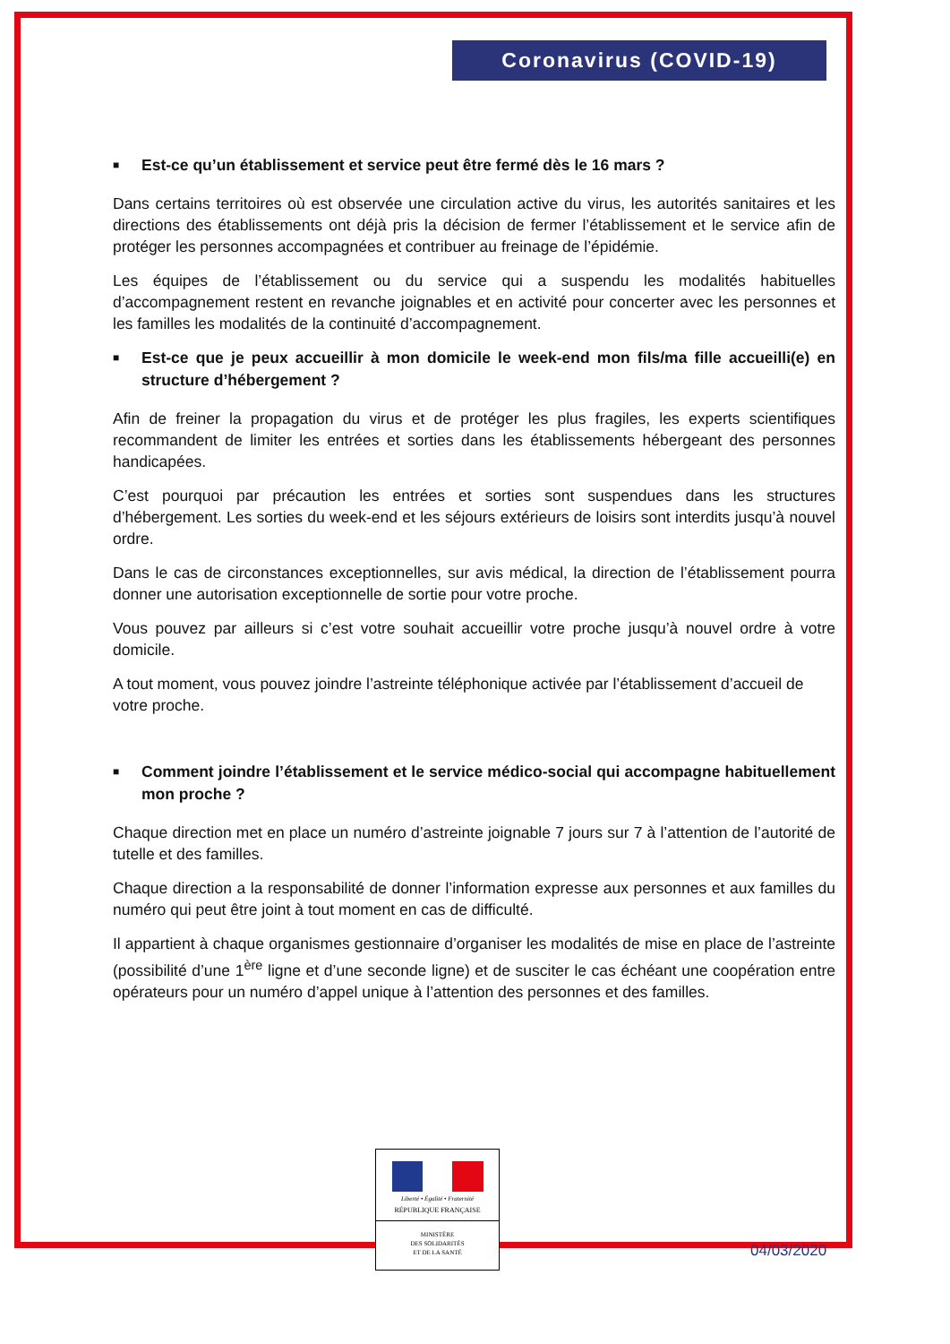Coronavirus (COVID-19)
■ Est-ce qu’un établissement et service peut être fermé dès le 16 mars ?
Dans certains territoires où est observée une circulation active du virus, les autorités sanitaires et les directions des établissements ont déjà pris la décision de fermer l’établissement et le service afin de protéger les personnes accompagnées et contribuer au freinage de l’épidémie.
Les équipes de l’établissement ou du service qui a suspendu les modalités habituelles d’accompagnement restent en revanche joignables et en activité pour concerter avec les personnes et les familles les modalités de la continuité d’accompagnement.
■ Est-ce que je peux accueillir à mon domicile le week-end mon fils/ma fille accueilli(e) en structure d’hébergement ?
Afin de freiner la propagation du virus et de protéger les plus fragiles, les experts scientifiques recommandent de limiter les entrées et sorties dans les établissements hébergeant des personnes handicapées.
C’est pourquoi par précaution les entrées et sorties sont suspendues dans les structures d’hébergement. Les sorties du week-end et les séjours extérieurs de loisirs sont interdits jusqu’à nouvel ordre.
Dans le cas de circonstances exceptionnelles, sur avis médical, la direction de l’établissement pourra donner une autorisation exceptionnelle de sortie pour votre proche.
Vous pouvez par ailleurs si c’est votre souhait accueillir votre proche jusqu’à nouvel ordre à votre domicile.
A tout moment, vous pouvez joindre l’astreinte téléphonique activée par l’établissement d’accueil de votre proche.
■ Comment joindre l’établissement et le service médico-social qui accompagne habituellement mon proche ?
Chaque direction met en place un numéro d’astreinte joignable 7 jours sur 7 à l’attention de l’autorité de tutelle et des familles.
Chaque direction a la responsabilité de donner l’information expresse aux personnes et aux familles du numéro qui peut être joint à tout moment en cas de difficulté.
Il appartient à chaque organismes gestionnaire d’organiser les modalités de mise en place de l’astreinte (possibilité d’une 1<sup>ère</sup> ligne et d’une seconde ligne) et de susciter le cas échéant une coopération entre opérateurs pour un numéro d’appel unique à l’attention des personnes et des familles.
Liberté • Égalité • Fraternité
RÉPUBLIQUE FRANÇAISE
MINISTÈRE
DES SOLIDARITÉS
ET DE LA SANTÉ
04/03/2020